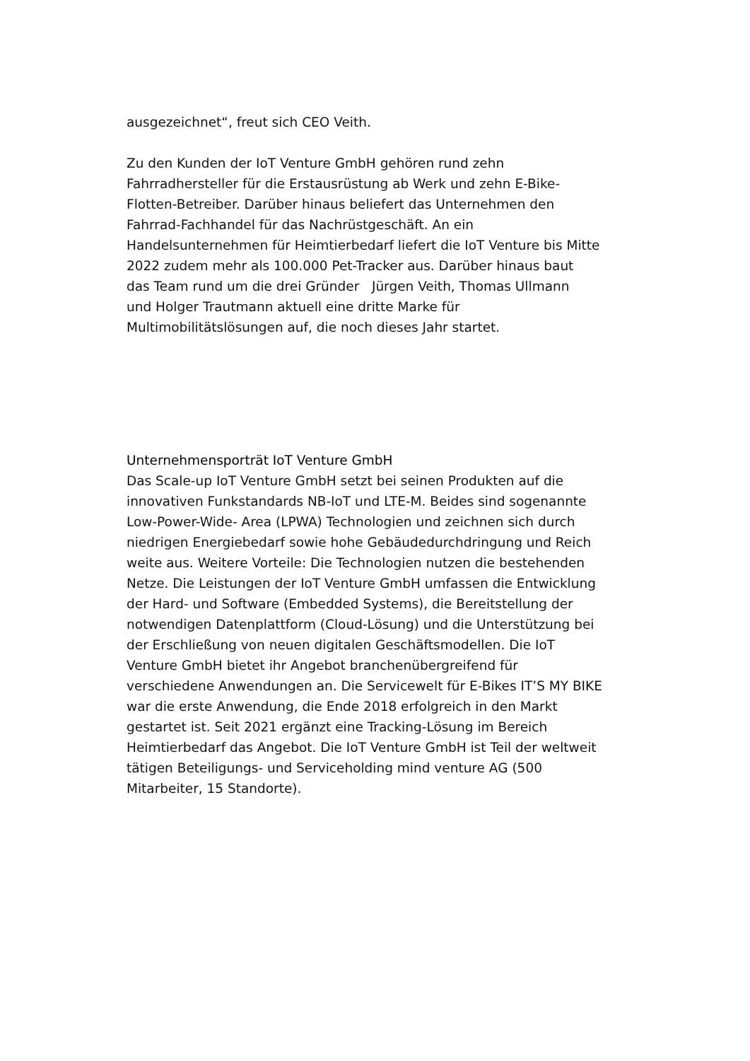ausgezeichnet“, freut sich CEO Veith.
Zu den Kunden der IoT Venture GmbH gehören rund zehn
Fahrradhersteller für die Erstausrüstung ab Werk und zehn E-Bike-
Flotten-Betreiber. Darüber hinaus beliefert das Unternehmen den
Fahrrad-Fachhandel für das Nachrüstgeschäft. An ein
Handelsunternehmen für Heimtierbedarf liefert die IoT Venture bis Mitte
2022 zudem mehr als 100.000 Pet-Tracker aus. Darüber hinaus baut
das Team rund um die drei Gründer Jürgen Veith, Thomas Ullmann
und Holger Trautmann aktuell eine dritte Marke für
Multimobilitätslösungen auf, die noch dieses Jahr startet.
Unternehmensporträt IoT Venture GmbH
Das Scale-up IoT Venture GmbH setzt bei seinen Produkten auf die
innovativen Funkstandards NB-IoT und LTE-M. Beides sind sogenannte
Low-Power-Wide- Area (LPWA) Technologien und zeichnen sich durch
niedrigen Energiebedarf sowie hohe Gebäudedurchdringung und Reich
weite aus. Weitere Vorteile: Die Technologien nutzen die bestehenden
Netze. Die Leistungen der IoT Venture GmbH umfassen die Entwicklung
der Hard- und Software (Embedded Systems), die Bereitstellung der
notwendigen Datenplattform (Cloud-Lösung) und die Unterstützung bei
der Erschließung von neuen digitalen Geschäftsmodellen. Die IoT
Venture GmbH bietet ihr Angebot branchenübergreifend für
verschiedene Anwendungen an. Die Servicewelt für E-Bikes IT’S MY BIKE
war die erste Anwendung, die Ende 2018 erfolgreich in den Markt
gestartet ist. Seit 2021 ergänzt eine Tracking-Lösung im Bereich
Heimtierbedarf das Angebot. Die IoT Venture GmbH ist Teil der weltweit
tätigen Beteiligungs- und Serviceholding mind venture AG (500
Mitarbeiter, 15 Standorte).